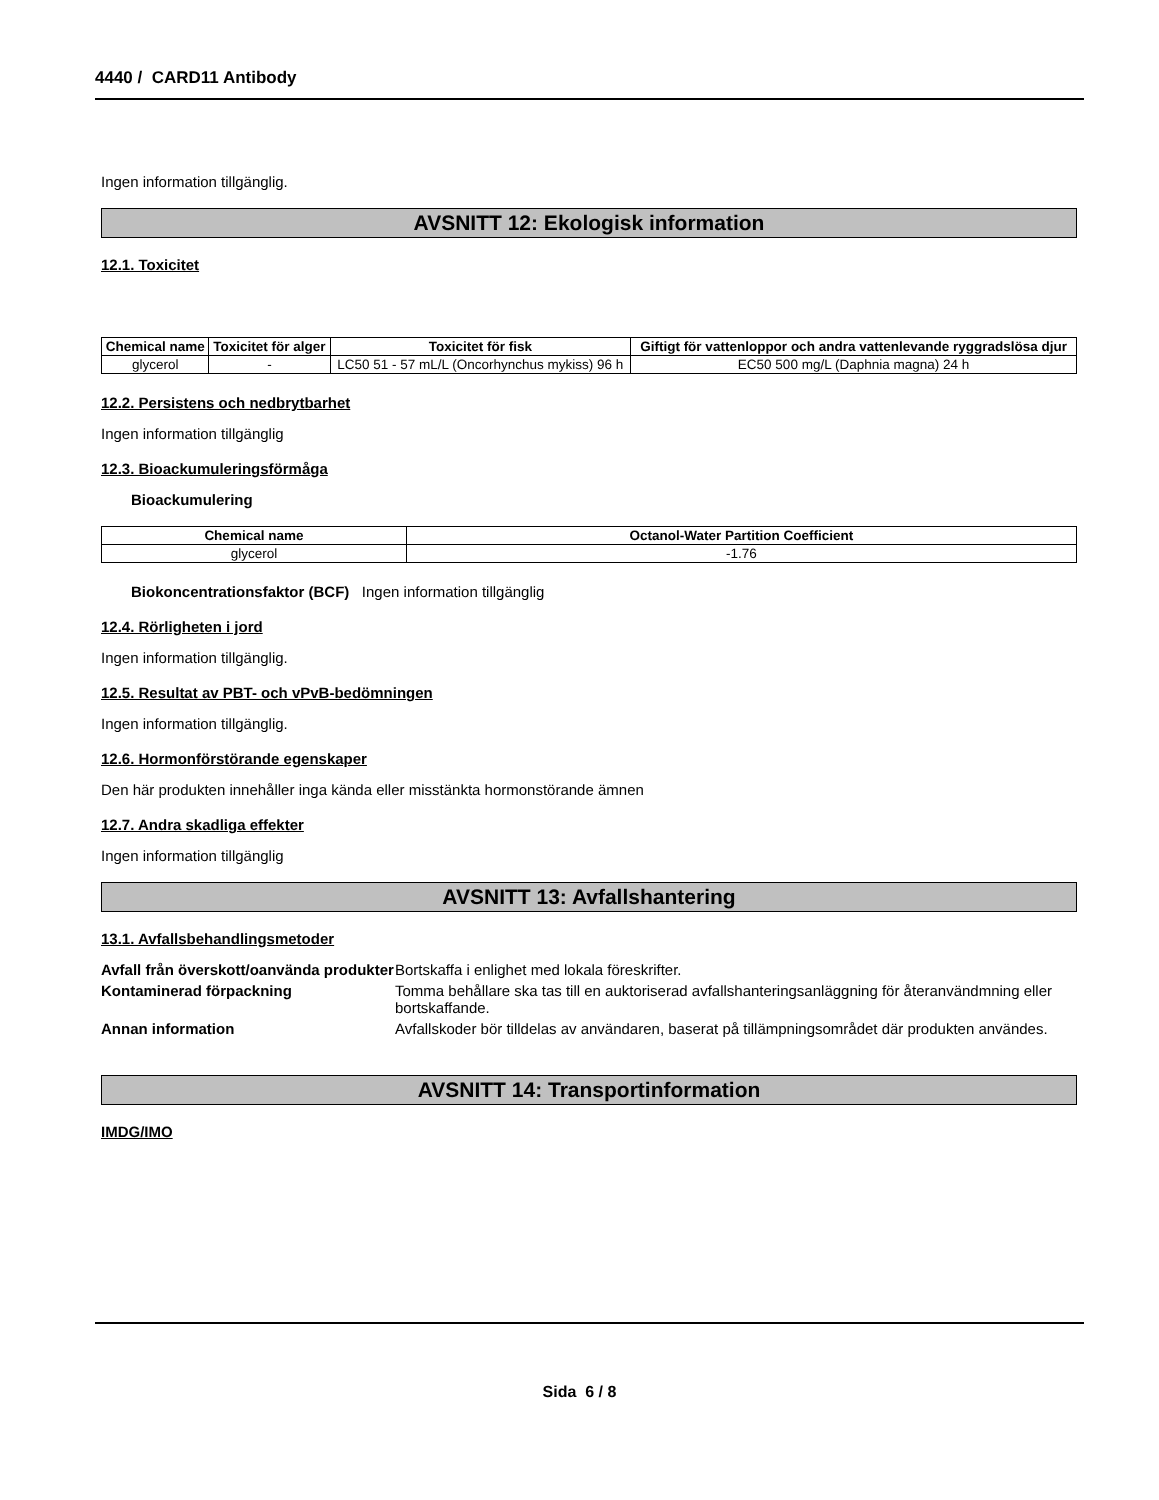4440 / CARD11 Antibody
Ingen information tillgänglig.
AVSNITT 12: Ekologisk information
12.1. Toxicitet
| Chemical name | Toxicitet för alger | Toxicitet för fisk | Giftigt för vattenloppor och andra vattenlevande ryggradslösa djur |
| --- | --- | --- | --- |
| glycerol | - | LC50 51 - 57 mL/L (Oncorhynchus mykiss) 96 h | EC50 500 mg/L (Daphnia magna) 24 h |
12.2. Persistens och nedbrytbarhet
Ingen information tillgänglig
12.3. Bioackumuleringsförmåga
Bioackumulering
| Chemical name | Octanol-Water Partition Coefficient |
| --- | --- |
| glycerol | -1.76 |
Biokoncentrationsfaktor (BCF) Ingen information tillgänglig
12.4. Rörligheten i jord
Ingen information tillgänglig.
12.5. Resultat av PBT- och vPvB-bedömningen
Ingen information tillgänglig.
12.6. Hormonförstörande egenskaper
Den här produkten innehåller inga kända eller misstänkta hormonstörande ämnen
12.7. Andra skadliga effekter
Ingen information tillgänglig
AVSNITT 13: Avfallshantering
13.1. Avfallsbehandlingsmetoder
Avfall från överskott/oanvända produkter Bortskaffa i enlighet med lokala föreskrifter.
Kontaminerad förpackning Tomma behållare ska tas till en auktoriserad avfallshanteringsanläggning för återanvändmning eller bortskaffande.
Annan information Avfallskoder bör tilldelas av användaren, baserat på tillämpningsområdet där produkten användes.
AVSNITT 14: Transportinformation
IMDG/IMO
Sida 6 / 8